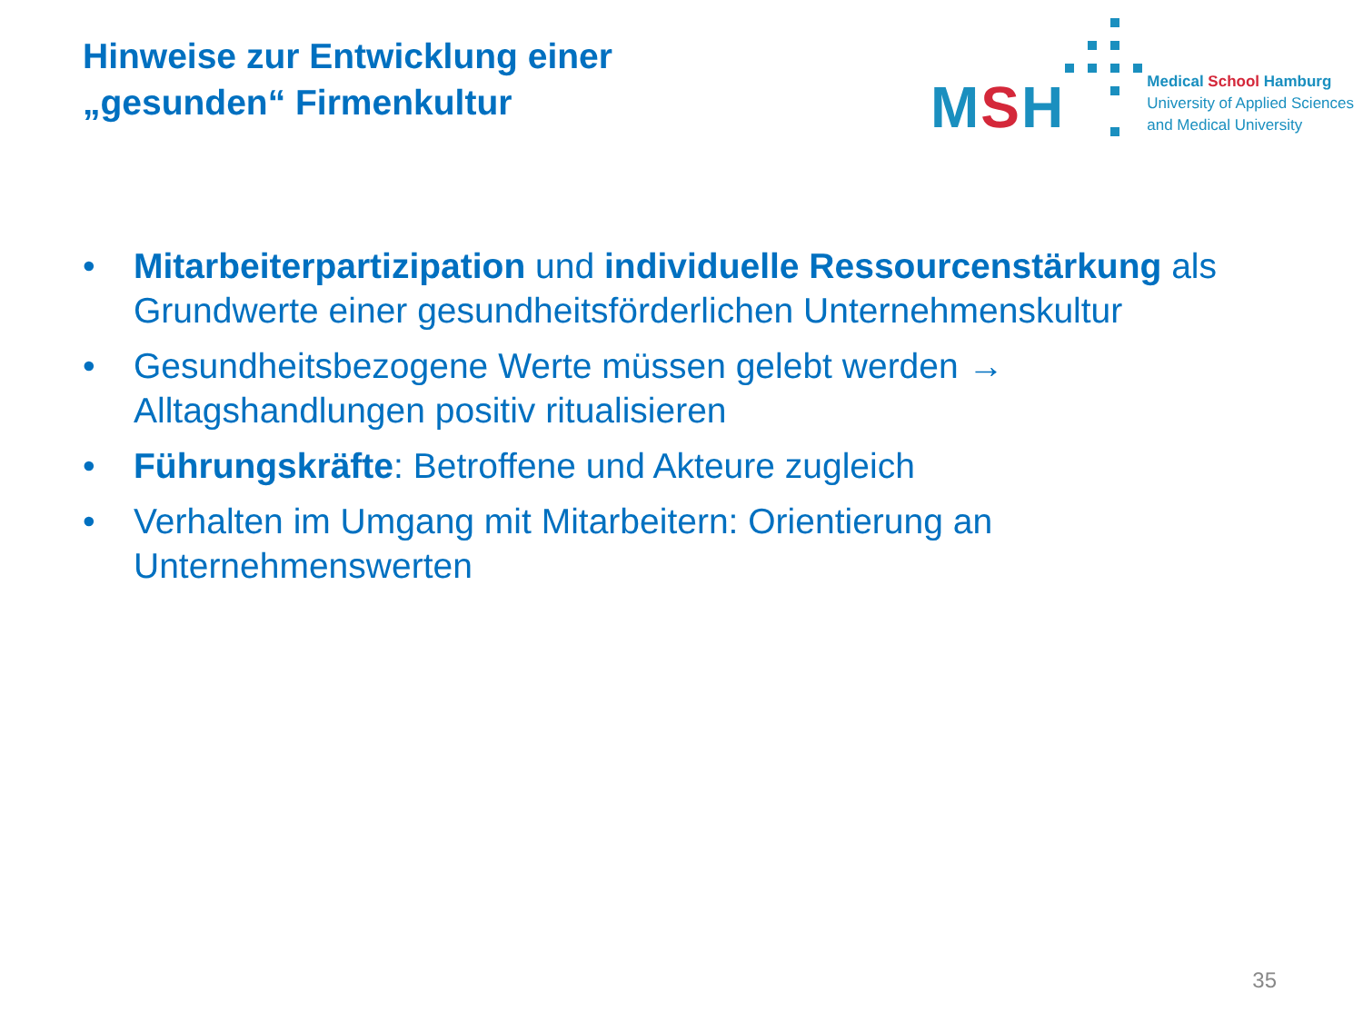Hinweise zur Entwicklung einer
„gesunden“ Firmenkultur
MSH
Medical School Hamburg
University of Applied Sciences
and Medical University
• Mitarbeiterpartizipation und individuelle Ressourcenstärkung als Grundwerte einer gesundheitsförderlichen Unternehmenskultur
• Gesundheitsbezogene Werte müssen gelebt werden → Alltagshandlungen positiv ritualisieren
• Führungskräfte: Betroffene und Akteure zugleich
• Verhalten im Umgang mit Mitarbeitern: Orientierung an Unternehmenswerten
35